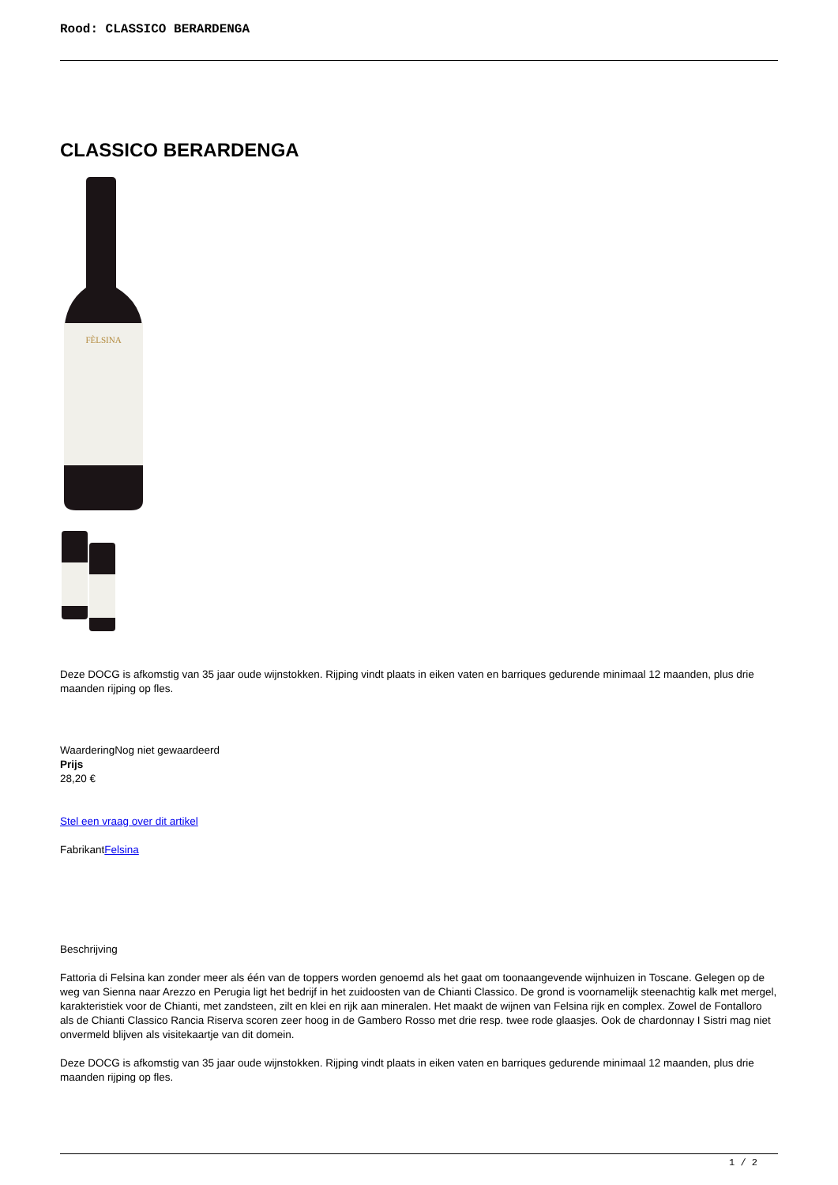Rood: CLASSICO BERARDENGA
CLASSICO BERARDENGA
FÈLSINA
Deze DOCG is afkomstig van 35 jaar oude wijnstokken. Rijping vindt plaats in eiken vaten en barriques gedurende minimaal 12 maanden, plus drie maanden rijping op fles.
WaarderingNog niet gewaardeerd
Prijs
28,20 €
Stel een vraag over dit artikel
FabrikantFelsina
Beschrijving
Fattoria di Felsina kan zonder meer als één van de toppers worden genoemd als het gaat om toonaangevende wijnhuizen in Toscane. Gelegen op de weg van Sienna naar Arezzo en Perugia ligt het bedrijf in het zuidoosten van de Chianti Classico. De grond is voornamelijk steenachtig kalk met mergel, karakteristiek voor de Chianti, met zandsteen, zilt en klei en rijk aan mineralen. Het maakt de wijnen van Felsina rijk en complex. Zowel de Fontalloro als de Chianti Classico Rancia Riserva scoren zeer hoog in de Gambero Rosso met drie resp. twee rode glaasjes. Ook de chardonnay I Sistri mag niet onvermeld blijven als visitekaartje van dit domein.
Deze DOCG is afkomstig van 35 jaar oude wijnstokken. Rijping vindt plaats in eiken vaten en barriques gedurende minimaal 12 maanden, plus drie maanden rijping op fles.
1 / 2